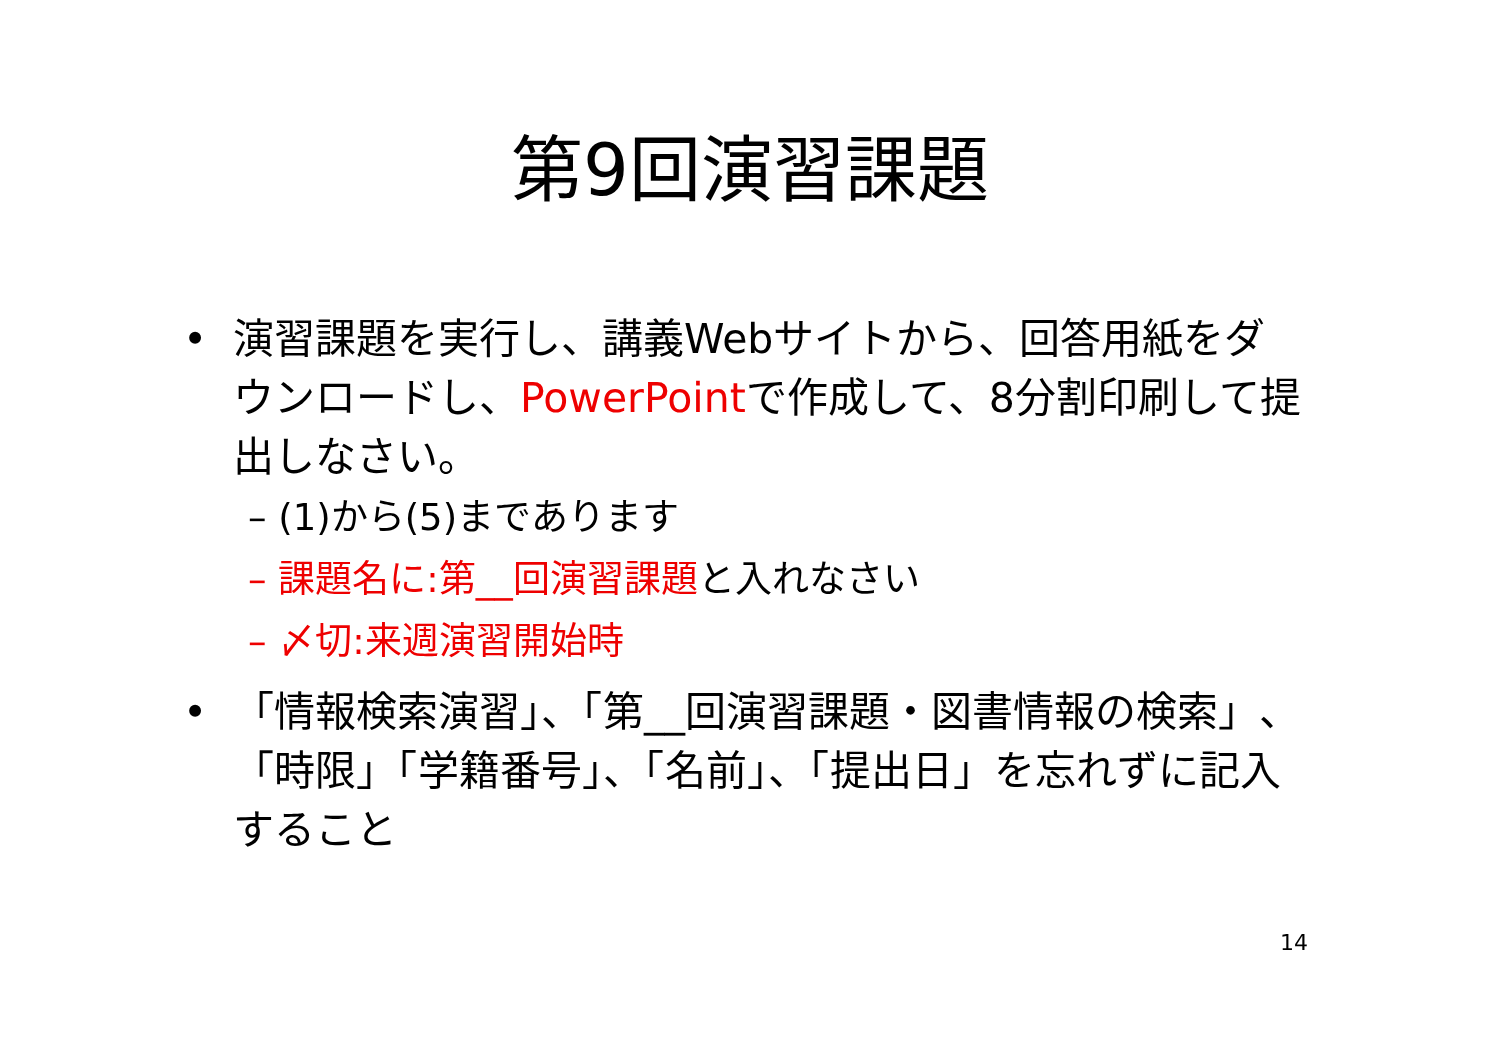第9回演習課題
• 演習課題を実行し、講義Webサイトから、回答用紙をダウンロードし、PowerPointで作成して、8分割印刷して提出しなさい。
– (1)から(5)まであります
– 課題名に:第__回演習課題と入れなさい
– 〆切:来週演習開始時
• 「情報検索演習」、「第__回演習課題・図書情報の検索」、「時限」「学籍番号」、「名前」、「提出日」を忘れずに記入すること
14